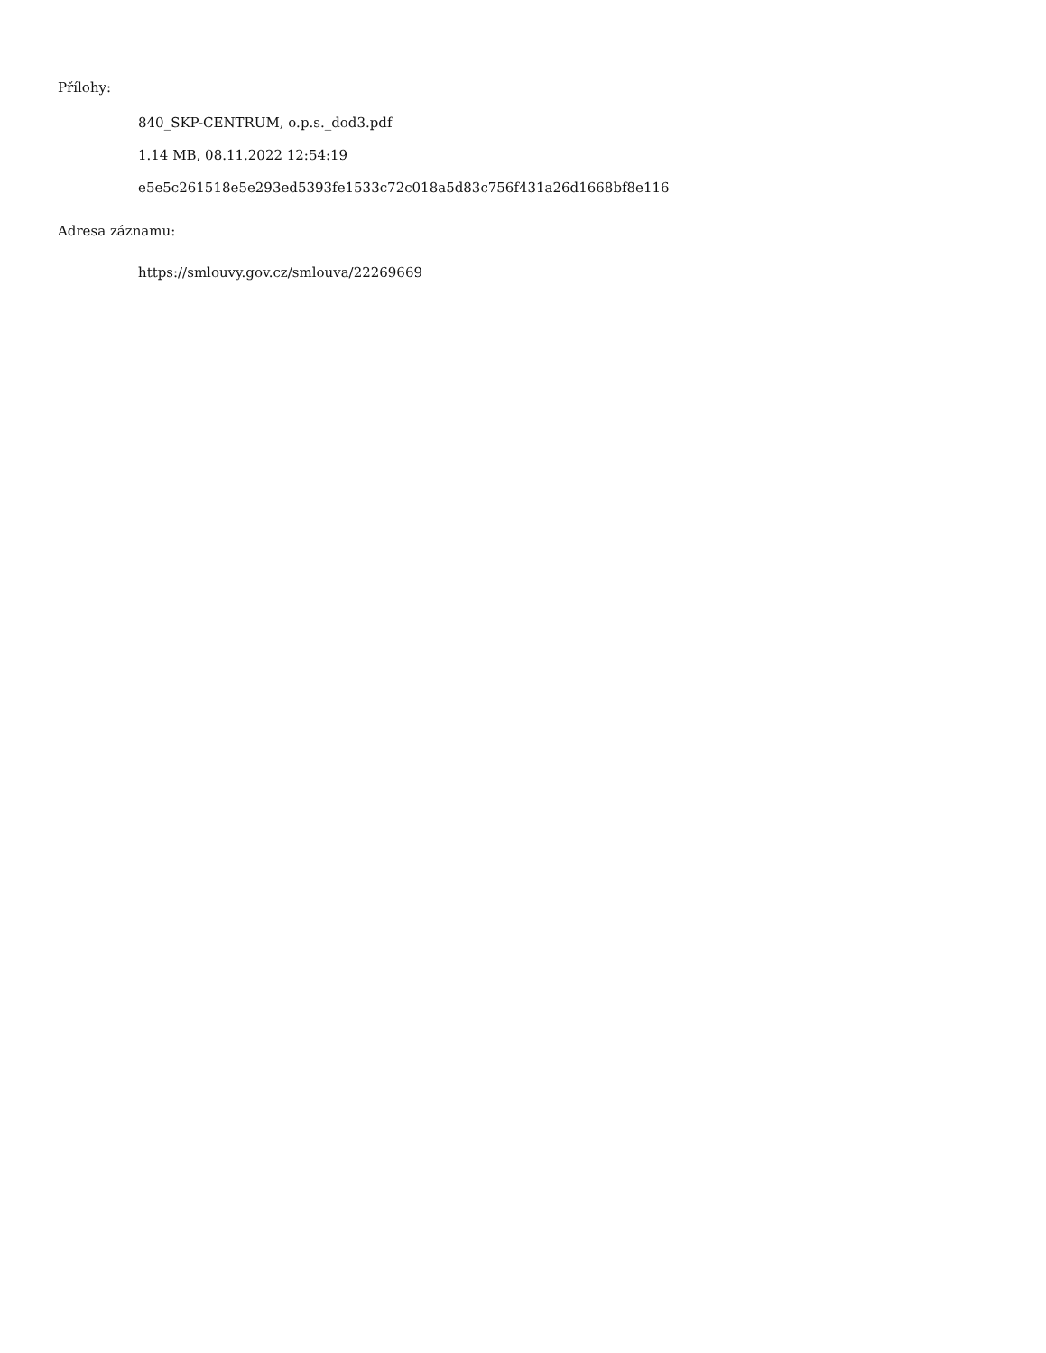Přílohy:
840_SKP-CENTRUM, o.p.s._dod3.pdf
1.14 MB, 08.11.2022 12:54:19
e5e5c261518e5e293ed5393fe1533c72c018a5d83c756f431a26d1668bf8e116
Adresa záznamu:
https://smlouvy.gov.cz/smlouva/22269669